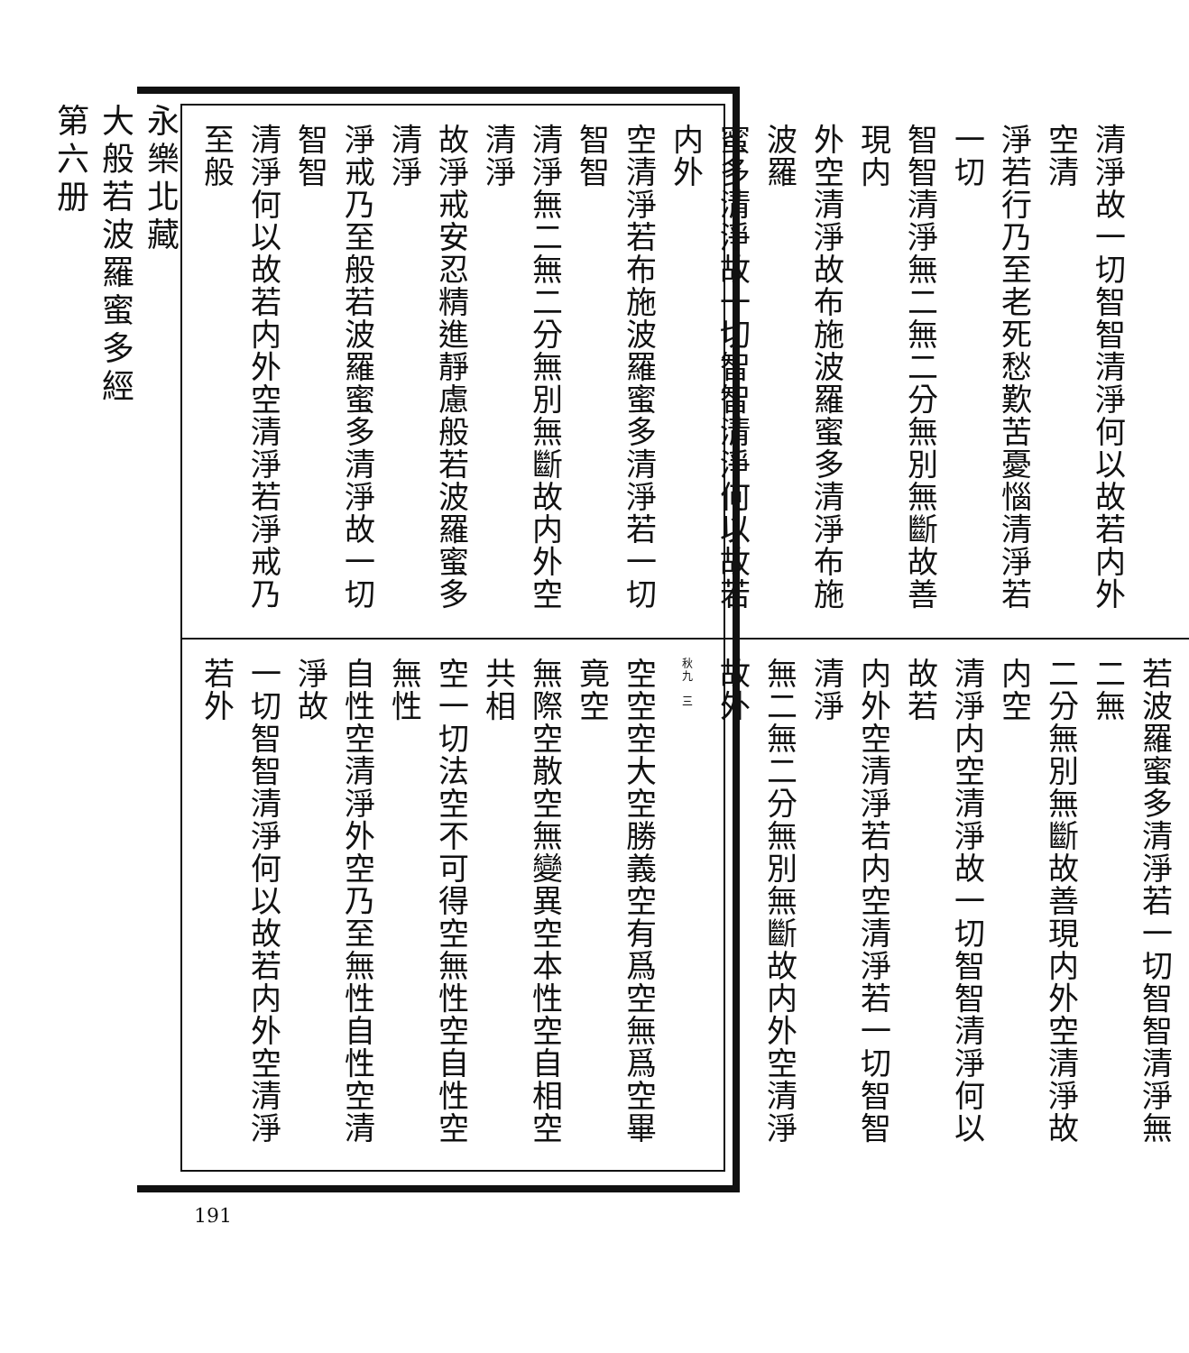永樂北藏
大般若波羅蜜多經
第六册
清淨故一切智智清淨何以故若内外空清
淨若行乃至老死愁歎苦憂惱清淨若一切
智智清淨無二無二分無別無斷故善現内
外空清淨故布施波羅蜜多清淨布施波羅
蜜多清淨故一切智智清淨何以故若内外
空清淨若布施波羅蜜多清淨若一切智智
清淨無二無二分無別無斷故内外空清淨
故淨戒安忍精進靜慮般若波羅蜜多清淨
淨戒乃至般若波羅蜜多清淨故一切智智
清淨何以故若内外空清淨若淨戒乃至般
若波羅蜜多清淨若一切智智清淨無二無
二分無別無斷故善現内外空清淨故内空
清淨内空清淨故一切智智清淨何以故若
内外空清淨若内空清淨若一切智智清淨
無二無二分無別無斷故内外空清淨故外
秋九　三
空空空大空勝義空有爲空無爲空畢竟空
無際空散空無變異空本性空自相空共相
空一切法空不可得空無性空自性空無性
自性空清淨外空乃至無性自性空清淨故
一切智智清淨何以故若内外空清淨若外
191